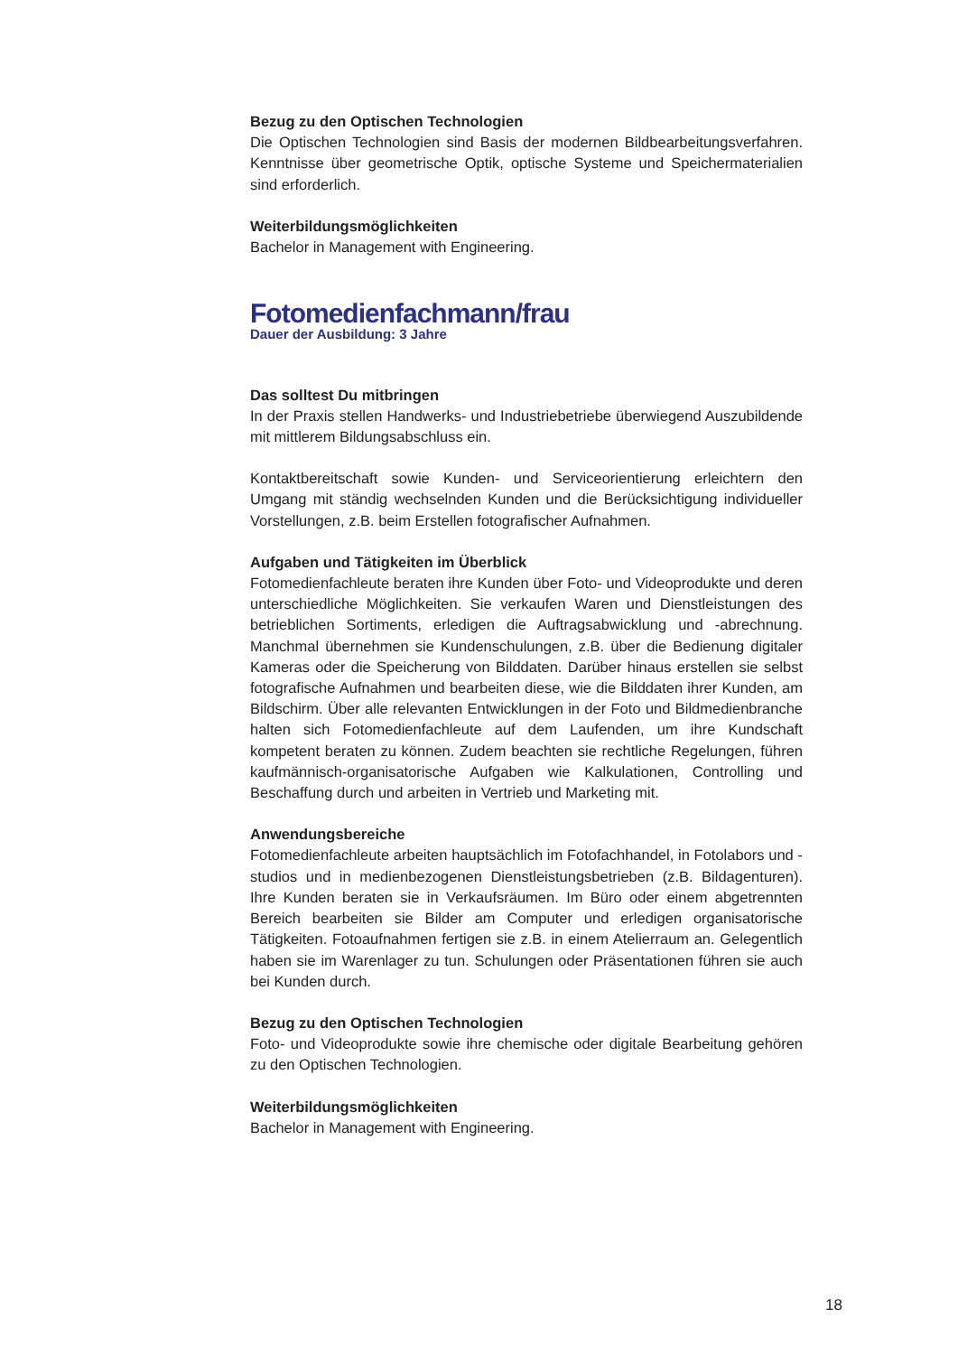Bezug zu den Optischen Technologien
Die Optischen Technologien sind Basis der modernen Bildbearbeitungsverfahren. Kenntnisse über geometrische Optik, optische Systeme und Speichermaterialien sind erforderlich.
Weiterbildungsmöglichkeiten
Bachelor in Management with Engineering.
Fotomedienfachmann/frau
Dauer der Ausbildung: 3 Jahre
Das solltest Du mitbringen
In der Praxis stellen Handwerks- und Industriebetriebe überwiegend Auszubildende mit mittlerem Bildungsabschluss ein.
Kontaktbereitschaft sowie Kunden- und Serviceorientierung erleichtern den Umgang mit ständig wechselnden Kunden und die Berücksichtigung individueller Vorstellungen, z.B. beim Erstellen fotografischer Aufnahmen.
Aufgaben und Tätigkeiten im Überblick
Fotomedienfachleute beraten ihre Kunden über Foto- und Videoprodukte und deren unterschiedliche Möglichkeiten. Sie verkaufen Waren und Dienstleistungen des betrieblichen Sortiments, erledigen die Auftragsabwicklung und -abrechnung. Manchmal übernehmen sie Kundenschulungen, z.B. über die Bedienung digitaler Kameras oder die Speicherung von Bilddaten. Darüber hinaus erstellen sie selbst fotografische Aufnahmen und bearbeiten diese, wie die Bilddaten ihrer Kunden, am Bildschirm. Über alle relevanten Entwicklungen in der Foto und Bildmedienbranche halten sich Fotomedienfachleute auf dem Laufenden, um ihre Kundschaft kompetent beraten zu können. Zudem beachten sie rechtliche Regelungen, führen kaufmännisch-organisatorische Aufgaben wie Kalkulationen, Controlling und Beschaffung durch und arbeiten in Vertrieb und Marketing mit.
Anwendungsbereiche
Fotomedienfachleute arbeiten hauptsächlich im Fotofachhandel, in Fotolabors und -studios und in medienbezogenen Dienstleistungsbetrieben (z.B. Bildagenturen). Ihre Kunden beraten sie in Verkaufsräumen. Im Büro oder einem abgetrennten Bereich bearbeiten sie Bilder am Computer und erledigen organisatorische Tätigkeiten. Fotoaufnahmen fertigen sie z.B. in einem Atelierraum an. Gelegentlich haben sie im Warenlager zu tun. Schulungen oder Präsentationen führen sie auch bei Kunden durch.
Bezug zu den Optischen Technologien
Foto- und Videoprodukte sowie ihre chemische oder digitale Bearbeitung gehören zu den Optischen Technologien.
Weiterbildungsmöglichkeiten
Bachelor in Management with Engineering.
18